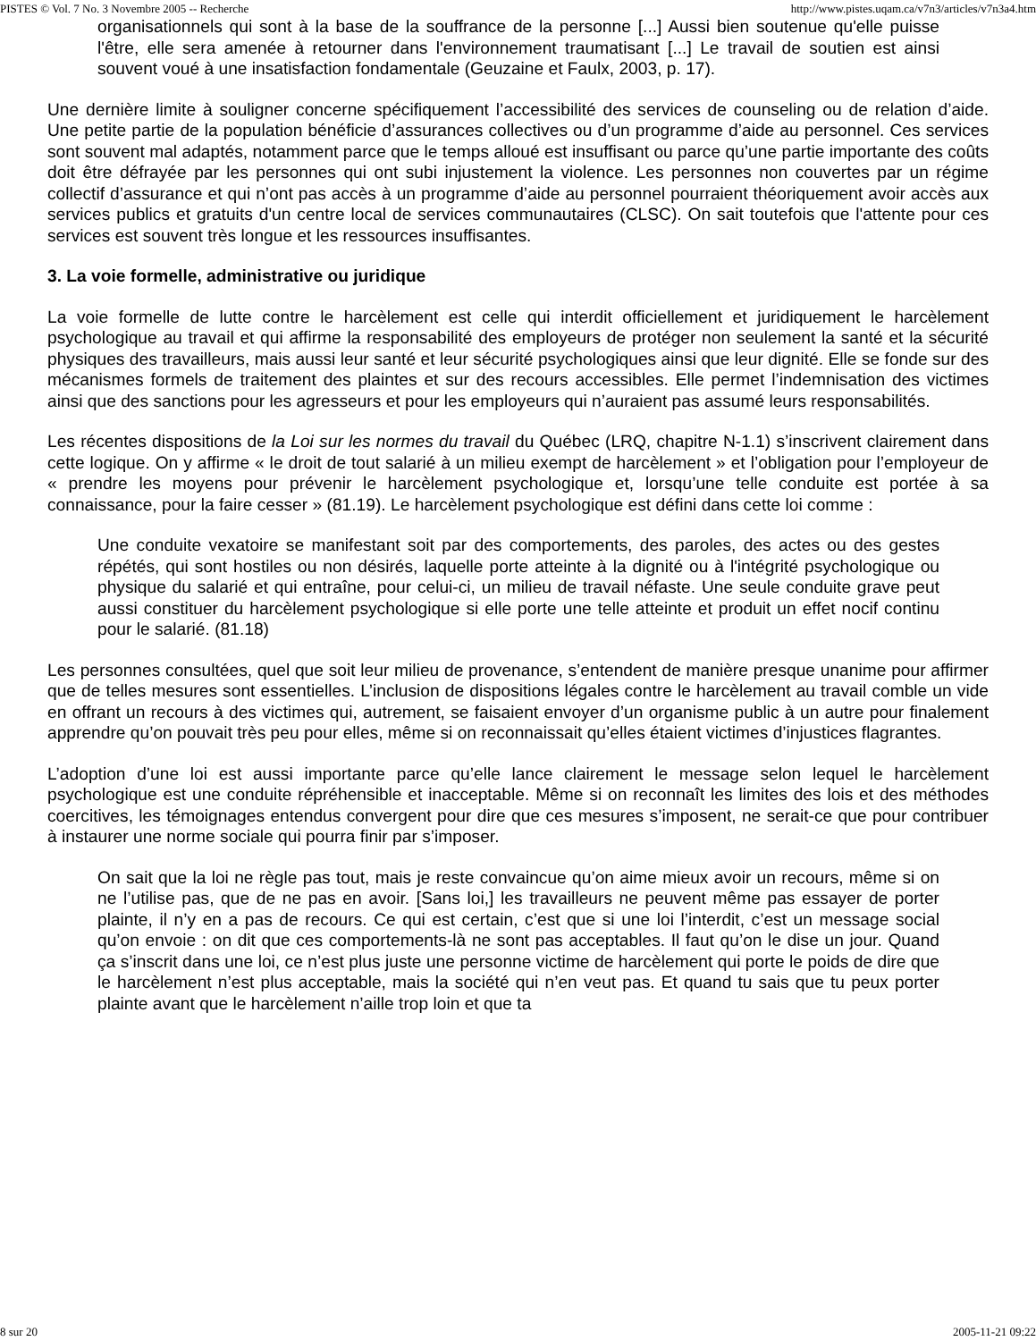PISTES © Vol. 7 No. 3 Novembre 2005 -- Recherche http://www.pistes.uqam.ca/v7n3/articles/v7n3a4.htm
organisationnels qui sont à la base de la souffrance de la personne [...] Aussi bien soutenue qu'elle puisse l'être, elle sera amenée à retourner dans l'environnement traumatisant [...] Le travail de soutien est ainsi souvent voué à une insatisfaction fondamentale (Geuzaine et Faulx, 2003, p. 17).
Une dernière limite à souligner concerne spécifiquement l’accessibilité des services de counseling ou de relation d’aide. Une petite partie de la population bénéficie d’assurances collectives ou d’un programme d’aide au personnel. Ces services sont souvent mal adaptés, notamment parce que le temps alloué est insuffisant ou parce qu’une partie importante des coûts doit être défrayée par les personnes qui ont subi injustement la violence. Les personnes non couvertes par un régime collectif d’assurance et qui n’ont pas accès à un programme d’aide au personnel pourraient théoriquement avoir accès aux services publics et gratuits d'un centre local de services communautaires (CLSC). On sait toutefois que l'attente pour ces services est souvent très longue et les ressources insuffisantes.
3. La voie formelle, administrative ou juridique
La voie formelle de lutte contre le harcèlement est celle qui interdit officiellement et juridiquement le harcèlement psychologique au travail et qui affirme la responsabilité des employeurs de protéger non seulement la santé et la sécurité physiques des travailleurs, mais aussi leur santé et leur sécurité psychologiques ainsi que leur dignité. Elle se fonde sur des mécanismes formels de traitement des plaintes et sur des recours accessibles. Elle permet l’indemnisation des victimes ainsi que des sanctions pour les agresseurs et pour les employeurs qui n’auraient pas assumé leurs responsabilités.
Les récentes dispositions de la Loi sur les normes du travail du Québec (LRQ, chapitre N-1.1) s’inscrivent clairement dans cette logique. On y affirme « le droit de tout salarié à un milieu exempt de harcèlement » et l’obligation pour l’employeur de « prendre les moyens pour prévenir le harcèlement psychologique et, lorsqu’une telle conduite est portée à sa connaissance, pour la faire cesser » (81.19). Le harcèlement psychologique est défini dans cette loi comme :
Une conduite vexatoire se manifestant soit par des comportements, des paroles, des actes ou des gestes répétés, qui sont hostiles ou non désirés, laquelle porte atteinte à la dignité ou à l'intégrité psychologique ou physique du salarié et qui entraîne, pour celui-ci, un milieu de travail néfaste. Une seule conduite grave peut aussi constituer du harcèlement psychologique si elle porte une telle atteinte et produit un effet nocif continu pour le salarié. (81.18)
Les personnes consultées, quel que soit leur milieu de provenance, s’entendent de manière presque unanime pour affirmer que de telles mesures sont essentielles. L’inclusion de dispositions légales contre le harcèlement au travail comble un vide en offrant un recours à des victimes qui, autrement, se faisaient envoyer d’un organisme public à un autre pour finalement apprendre qu’on pouvait très peu pour elles, même si on reconnaissait qu’elles étaient victimes d’injustices flagrantes.
L’adoption d’une loi est aussi importante parce qu’elle lance clairement le message selon lequel le harcèlement psychologique est une conduite répréhensible et inacceptable. Même si on reconnaît les limites des lois et des méthodes coercitives, les témoignages entendus convergent pour dire que ces mesures s’imposent, ne serait-ce que pour contribuer à instaurer une norme sociale qui pourra finir par s’imposer.
On sait que la loi ne règle pas tout, mais je reste convaincue qu’on aime mieux avoir un recours, même si on ne l’utilise pas, que de ne pas en avoir. [Sans loi,] les travailleurs ne peuvent même pas essayer de porter plainte, il n’y en a pas de recours. Ce qui est certain, c’est que si une loi l’interdit, c’est un message social qu’on envoie : on dit que ces comportements-là ne sont pas acceptables. Il faut qu’on le dise un jour. Quand ça s’inscrit dans une loi, ce n’est plus juste une personne victime de harcèlement qui porte le poids de dire que le harcèlement n’est plus acceptable, mais la société qui n’en veut pas. Et quand tu sais que tu peux porter plainte avant que le harcèlement n’aille trop loin et que ta
8 sur 20 2005-11-21 09:22